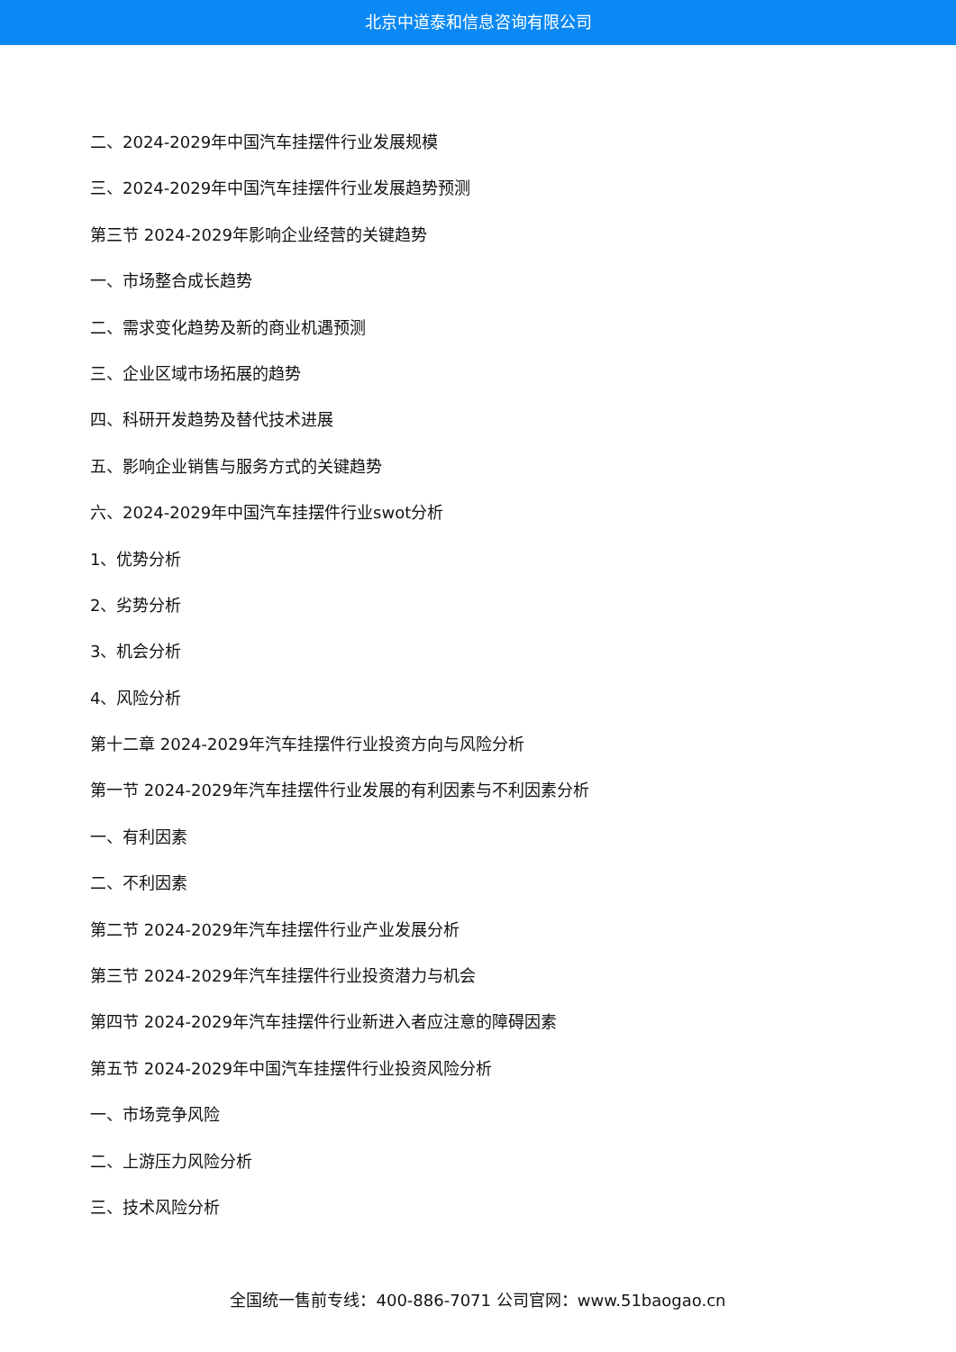北京中道泰和信息咨询有限公司
二、2024-2029年中国汽车挂摆件行业发展规模
三、2024-2029年中国汽车挂摆件行业发展趋势预测
第三节 2024-2029年影响企业经营的关键趋势
一、市场整合成长趋势
二、需求变化趋势及新的商业机遇预测
三、企业区域市场拓展的趋势
四、科研开发趋势及替代技术进展
五、影响企业销售与服务方式的关键趋势
六、2024-2029年中国汽车挂摆件行业swot分析
1、优势分析
2、劣势分析
3、机会分析
4、风险分析
第十二章 2024-2029年汽车挂摆件行业投资方向与风险分析
第一节 2024-2029年汽车挂摆件行业发展的有利因素与不利因素分析
一、有利因素
二、不利因素
第二节 2024-2029年汽车挂摆件行业产业发展分析
第三节 2024-2029年汽车挂摆件行业投资潜力与机会
第四节 2024-2029年汽车挂摆件行业新进入者应注意的障碍因素
第五节 2024-2029年中国汽车挂摆件行业投资风险分析
一、市场竞争风险
二、上游压力风险分析
三、技术风险分析
全国统一售前专线：400-886-7071 公司官网：www.51baogao.cn